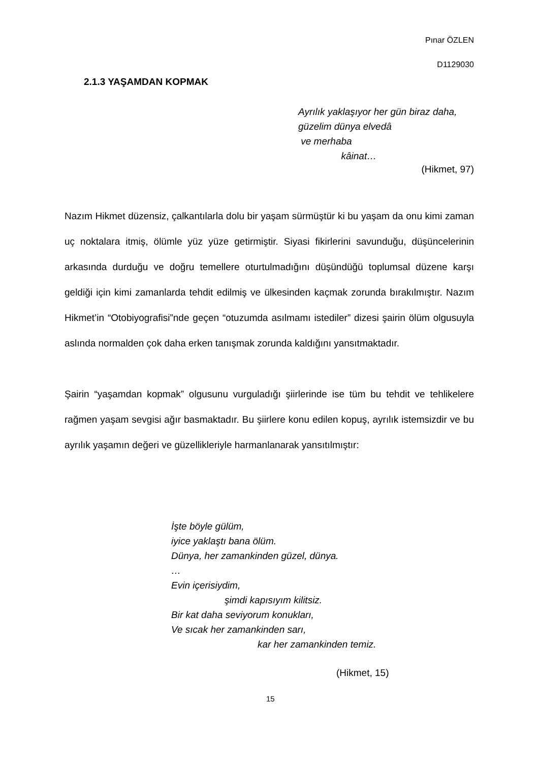Pınar ÖZLEN
D1129030
2.1.3 YAŞAMDAN KOPMAK
Ayrılık yaklaşıyor her gün biraz daha,
güzelim dünya elvedâ
ve merhaba
kâinat…
(Hikmet, 97)
Nazım Hikmet düzensiz, çalkantılarla dolu bir yaşam sürmüştür ki bu yaşam da onu kimi zaman uç noktalara itmiş, ölümle yüz yüze getirmiştir. Siyasi fikirlerini savunduğu, düşüncelerinin arkasında durduğu ve doğru temellere oturtulmadığını düşündüğü toplumsal düzene karşı geldiği için kimi zamanlarda tehdit edilmiş ve ülkesinden kaçmak zorunda bırakılmıştır. Nazım Hikmet’in “Otobiyografisi”nde geçen “otuzumda asılmamı istediler” dizesi şairin ölüm olgusuyla aslında normalden çok daha erken tanışmak zorunda kaldığını yansıtmaktadır.
Şairin “yaşamdan kopmak” olgusunu vurguladığı şiirlerinde ise tüm bu tehdit ve tehlikelere rağmen yaşam sevgisi ağır basmaktadır. Bu şiirlere konu edilen kopuş, ayrılık istemsizdir ve bu ayrılık yaşamın değeri ve güzellikleriyle harmanlanarak yansıtılmıştır:
İşte böyle gülüm,
iyice yaklaştı bana ölüm.
Dünya, her zamankinden güzel, dünya.
…
Evin içerisiydim,
şimdi kapısıyım kilitsiz.
Bir kat daha seviyorum konukları,
Ve sıcak her zamankinden sarı,
kar her zamankinden temiz.
(Hikmet, 15)
15